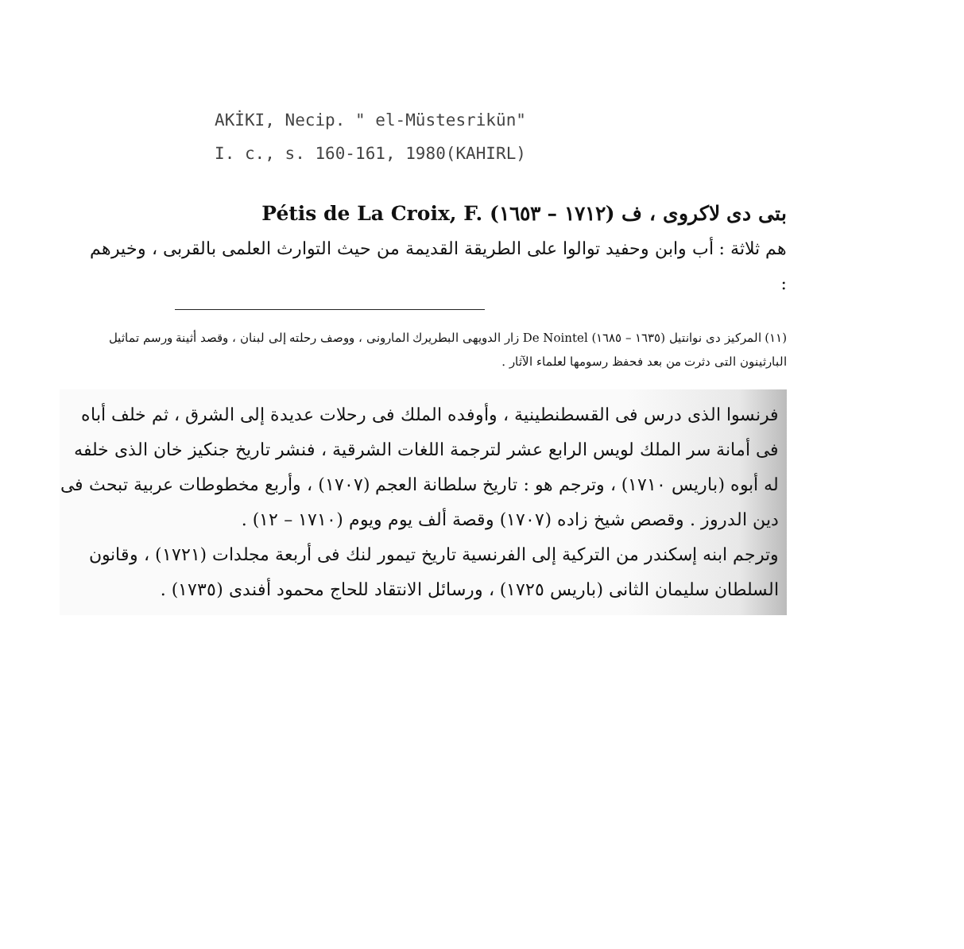AKİKI, Necip. " el-Müstesrikün"
I. c., s. 160-161, 1980(KAHIRL)
بتى دى لاكروى ، ف (١٧١٢ – ١٦٥٣) Pétis de La Croix, F.
هم ثلاثة : أب وابن وحفيد توالوا على الطريقة القديمة من حيث التوارث العلمى بالقربى ، وخيرهم :
(١١) المركيز دى نوانتيل (١٦٣٥ – ١٦٨٥) De Nointel زار الدويهى البطريرك المارونى ، ووصف رحلته إلى لبنان ، وقصد أثينة ورسم تماثيل البارثينون التى دثرت من بعد فحفظ رسومها لعلماء الآثار .
فرنسوا الذى درس فى القسطنطينية ، وأوفده الملك فى رحلات عديدة إلى الشرق ، ثم خلف أباه فى أمانة سر الملك لويس الرابع عشر لترجمة اللغات الشرقية ، فنشر تاريخ جنكيز خان الذى خلفه له أبوه (باريس ١٧١٠) ، وترجم هو : تاريخ سلطانة العجم (١٧٠٧) ، وأربع مخطوطات عربية تبحث فى دين الدروز . وقصص شيخ زاده (١٧٠٧) وقصة ألف يوم ويوم (١٧١٠ – ١٢) .
وترجم ابنه إسكندر من التركية إلى الفرنسية تاريخ تيمور لنك فى أربعة مجلدات (١٧٢١) ، وقانون السلطان سليمان الثانى (باريس ١٧٢٥) ، ورسائل الانتقاد للحاج محمود أفندى (١٧٣٥) .